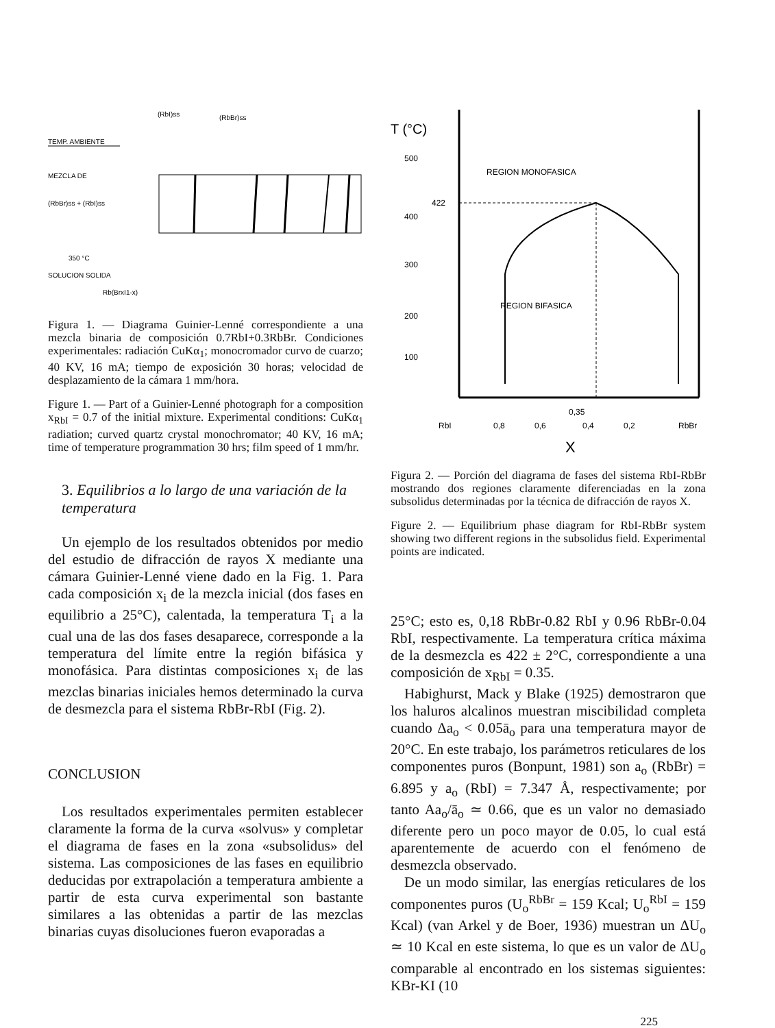(RbI)ss
(RbBr)ss
TEMP. AMBIENTE
MEZCLA DE
(RbBr)ss + (RbI)ss
350 °C
SOLUCION SOLIDA
Rb(BrxI1-x)
Figura 1. — Diagrama Guinier-Lenné correspondiente a una mezcla binaria de composición 0.7RbI+0.3RbBr. Condiciones experimentales: radiación CuKα<sub>1</sub>; monocromador curvo de cuarzo; 40 KV, 16 mA; tiempo de exposición 30 horas; velocidad de desplazamiento de la cámara 1 mm/hora.
Figure 1. — Part of a Guinier-Lenné photograph for a composition x<sub>RbI</sub> = 0.7 of the initial mixture. Experimental conditions: CuKα<sub>1</sub> radiation; curved quartz crystal monochromator; 40 KV, 16 mA; time of temperature programmation 30 hrs; film speed of 1 mm/hr.
3. Equilibrios a lo largo de una variación de la temperatura
Un ejemplo de los resultados obtenidos por medio del estudio de difracción de rayos X mediante una cámara Guinier-Lenné viene dado en la Fig. 1. Para cada composición x<sub>i</sub> de la mezcla inicial (dos fases en equilibrio a 25°C), calentada, la temperatura T<sub>i</sub> a la cual una de las dos fases desaparece, corresponde a la temperatura del límite entre la región bifásica y monofásica. Para distintas composiciones x<sub>i</sub> de las mezclas binarias iniciales hemos determinado la curva de desmezcla para el sistema RbBr-RbI (Fig. 2).
CONCLUSION
Los resultados experimentales permiten establecer claramente la forma de la curva «solvus» y completar el diagrama de fases en la zona «subsolidus» del sistema. Las composiciones de las fases en equilibrio deducidas por extrapolación a temperatura ambiente a partir de esta curva experimental son bastante similares a las obtenidas a partir de las mezclas binarias cuyas disoluciones fueron evaporadas a
T (°C)
500
400
300
200
100
422
REGION MONOFASICA
REGION BIFASICA
0,35
RbI
0,8
0,6
0,4
0,2
RbBr
X
Figura 2. — Porción del diagrama de fases del sistema RbI-RbBr mostrando dos regiones claramente diferenciadas en la zona subsolidus determinadas por la técnica de difracción de rayos X.
Figure 2. — Equilibrium phase diagram for RbI-RbBr system showing two different regions in the subsolidus field. Experimental points are indicated.
25°C; esto es, 0,18 RbBr-0.82 RbI y 0.96 RbBr-0.04 RbI, respectivamente. La temperatura crítica máxima de la desmezcla es 422 ± 2°C, correspondiente a una composición de x<sub>RbI</sub> = 0.35.
Habighurst, Mack y Blake (1925) demostraron que los haluros alcalinos muestran miscibilidad completa cuando Δa<sub>o</sub> < 0.05ā<sub>o</sub> para una temperatura mayor de 20°C. En este trabajo, los parámetros reticulares de los componentes puros (Bonpunt, 1981) son a<sub>o</sub> (RbBr) = 6.895 y a<sub>o</sub> (RbI) = 7.347 Å, respectivamente; por tanto Aa<sub>o</sub>/ā<sub>o</sub> ≃ 0.66, que es un valor no demasiado diferente pero un poco mayor de 0.05, lo cual está aparentemente de acuerdo con el fenómeno de desmezcla observado.
De un modo similar, las energías reticulares de los componentes puros (U<sub>o</sub><sup>RbBr</sup> = 159 Kcal; U<sub>o</sub><sup>RbI</sup> = 159 Kcal) (van Arkel y de Boer, 1936) muestran un ΔU<sub>o</sub> ≃ 10 Kcal en este sistema, lo que es un valor de ΔU<sub>o</sub> comparable al encontrado en los sistemas siguientes: KBr-KI (10
225